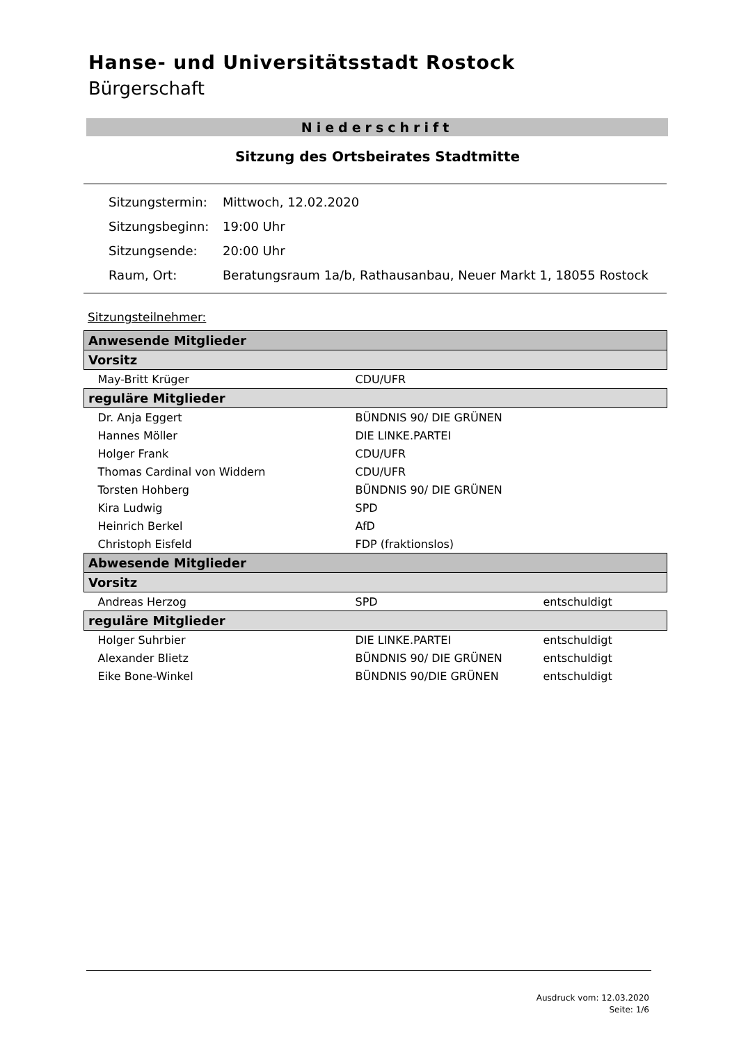Hanse- und Universitätsstadt Rostock
Bürgerschaft
Niederschrift
Sitzung des Ortsbeirates Stadtmitte
| Sitzungstermin: | Mittwoch, 12.02.2020 |
| Sitzungsbeginn: | 19:00 Uhr |
| Sitzungsende: | 20:00 Uhr |
| Raum, Ort: | Beratungsraum 1a/b, Rathausanbau, Neuer Markt 1, 18055 Rostock |
Sitzungsteilnehmer:
| Anwesende Mitglieder | | |
| Vorsitz | | |
| May-Britt Krüger | CDU/UFR | |
| reguläre Mitglieder | | |
| Dr. Anja Eggert | BÜNDNIS 90/ DIE GRÜNEN | |
| Hannes Möller | DIE LINKE.PARTEI | |
| Holger Frank | CDU/UFR | |
| Thomas Cardinal von Widdern | CDU/UFR | |
| Torsten Hohberg | BÜNDNIS 90/ DIE GRÜNEN | |
| Kira Ludwig | SPD | |
| Heinrich Berkel | AfD | |
| Christoph Eisfeld | FDP (fraktionslos) | |
| Abwesende Mitglieder | | |
| Vorsitz | | |
| Andreas Herzog | SPD | entschuldigt |
| reguläre Mitglieder | | |
| Holger Suhrbier | DIE LINKE.PARTEI | entschuldigt |
| Alexander Blietz | BÜNDNIS 90/ DIE GRÜNEN | entschuldigt |
| Eike Bone-Winkel | BÜNDNIS 90/DIE GRÜNEN | entschuldigt |
Ausdruck vom: 12.03.2020
Seite: 1/6